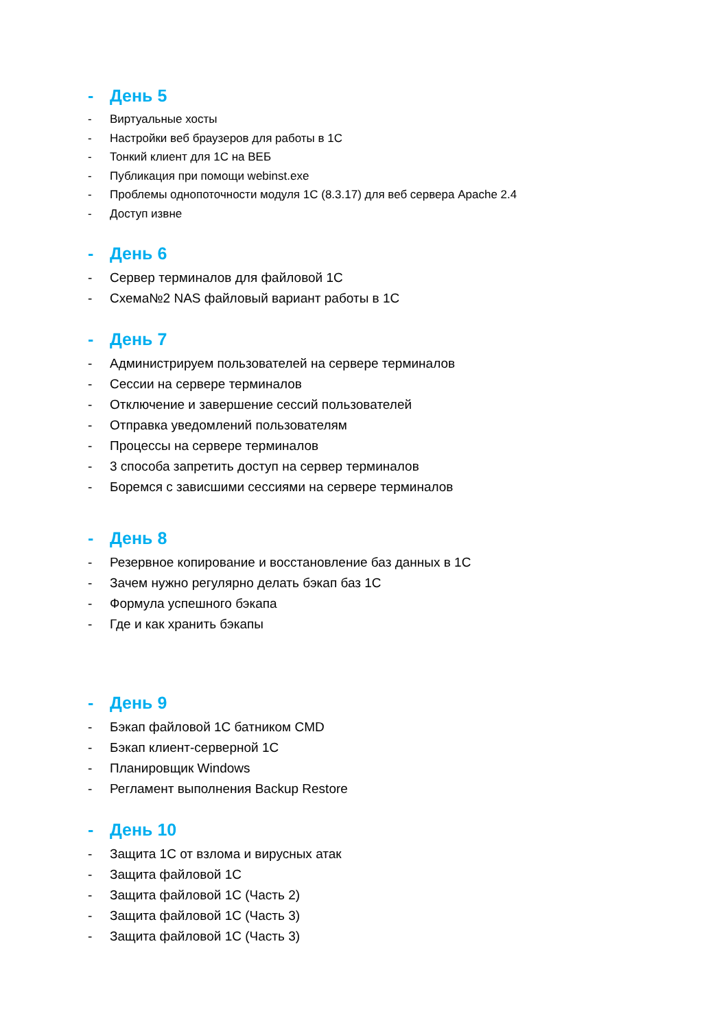- День 5
- Виртуальные хосты
- Настройки веб браузеров для работы в 1С
- Тонкий клиент для 1С на ВЕБ
- Публикация при помощи webinst.exe
- Проблемы однопоточности модуля 1С (8.3.17) для веб сервера Apache 2.4
- Доступ извне
- День 6
- Сервер терминалов для файловой 1С
- Схема№2 NAS файловый вариант работы в 1С
- День 7
- Администрируем пользователей на сервере терминалов
- Сессии на сервере терминалов
- Отключение и завершение сессий пользователей
- Отправка уведомлений пользователям
- Процессы на сервере терминалов
- 3 способа запретить доступ на сервер терминалов
- Боремся с зависшими сессиями на сервере терминалов
- День 8
- Резервное копирование и восстановление баз данных в 1С
- Зачем нужно регулярно делать бэкап баз 1С
- Формула успешного бэкапа
- Где и как хранить бэкапы
- День 9
- Бэкап файловой 1С батником CMD
- Бэкап клиент-серверной 1С
- Планировщик Windows
- Регламент выполнения Backup Restore
- День 10
- Защита 1С от взлома и вирусных атак
- Защита файловой 1С
- Защита файловой 1С (Часть 2)
- Защита файловой 1С (Часть 3)
- Защита файловой 1С (Часть 3)